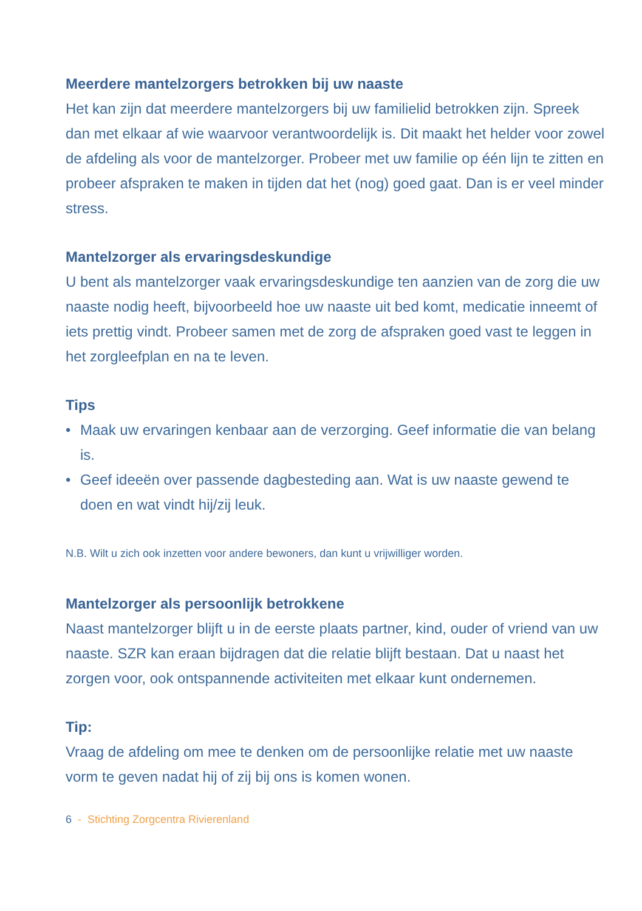Meerdere mantelzorgers betrokken bij uw naaste
Het kan zijn dat meerdere mantelzorgers bij uw familielid betrokken zijn. Spreek dan met elkaar af wie waarvoor verantwoordelijk is. Dit maakt het helder voor zowel de afdeling als voor de mantelzorger. Probeer met uw familie op één lijn te zitten en probeer afspraken te maken in tijden dat het (nog) goed gaat. Dan is er veel minder stress.
Mantelzorger als ervaringsdeskundige
U bent als mantelzorger vaak ervaringsdeskundige ten aanzien van de zorg die uw naaste nodig heeft, bijvoorbeeld hoe uw naaste uit bed komt, medicatie inneemt of iets prettig vindt. Probeer samen met de zorg de afspraken goed vast te leggen in het zorgleefplan en na te leven.
Tips
• Maak uw ervaringen kenbaar aan de verzorging. Geef informatie die van belang is.
• Geef ideeën over passende dagbesteding aan. Wat is uw naaste gewend te doen en wat vindt hij/zij leuk.
N.B. Wilt u zich ook inzetten voor andere bewoners, dan kunt u vrijwilliger worden.
Mantelzorger als persoonlijk betrokkene
Naast mantelzorger blijft u in de eerste plaats partner, kind, ouder of vriend van uw naaste. SZR kan eraan bijdragen dat die relatie blijft bestaan. Dat u naast het zorgen voor, ook ontspannende activiteiten met elkaar kunt ondernemen.
Tip:
Vraag de afdeling om mee te denken om de persoonlijke relatie met uw naaste vorm te geven nadat hij of zij bij ons is komen wonen.
6 - Stichting Zorgcentra Rivierenland